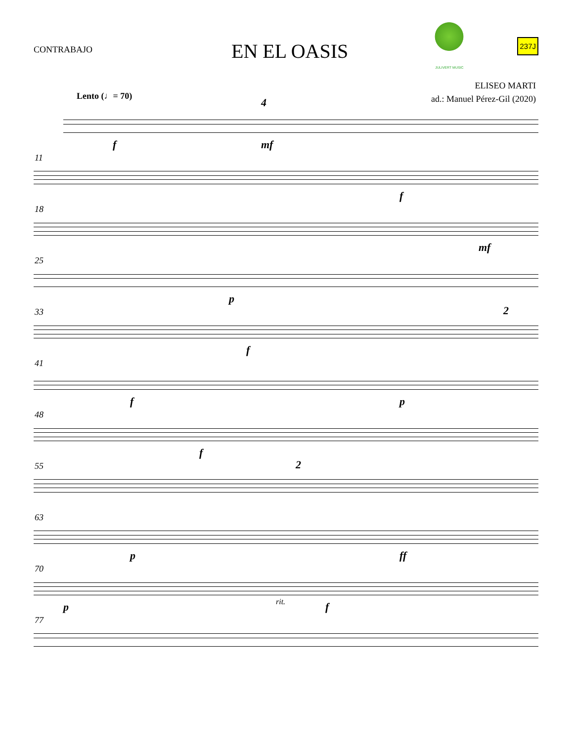CONTRABAJO
EN EL OASIS
JULIVERT MUSIC
237J
ELISEO MARTI
ad.: Manuel Pérez-Gil (2020)
Lento (♩= 70)
f
4
mf
11
f
18
mf
25
p
33 2
f
41
f p
48
f
55 2
63
p ff
70
p rit. f
77